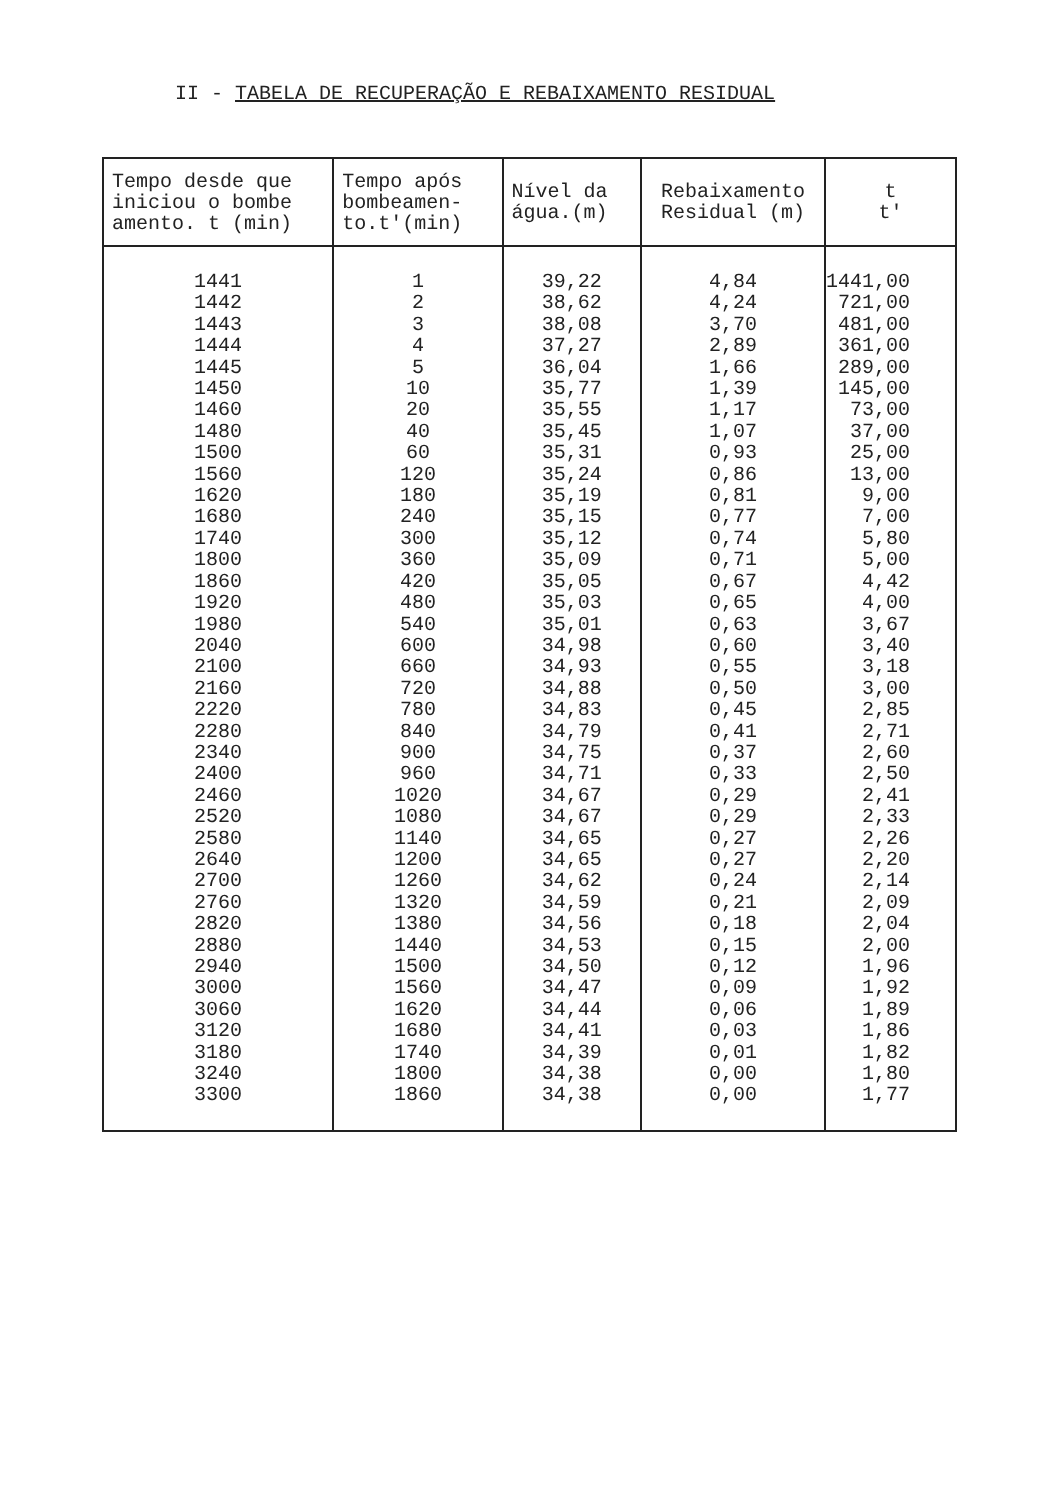II - TABELA DE RECUPERAÇÃO E REBAIXAMENTO RESIDUAL
| Tempo desde que iniciou o bombe amento. t (min) | Tempo após bombeamen-to.t'(min) | Nível da água.(m) | Rebaixamento Residual (m) | t t' |
| --- | --- | --- | --- | --- |
| 1441 | 1 | 39,22 | 4,84 | 1441,00 |
| 1442 | 2 | 38,62 | 4,24 | 721,00 |
| 1443 | 3 | 38,08 | 3,70 | 481,00 |
| 1444 | 4 | 37,27 | 2,89 | 361,00 |
| 1445 | 5 | 36,04 | 1,66 | 289,00 |
| 1450 | 10 | 35,77 | 1,39 | 145,00 |
| 1460 | 20 | 35,55 | 1,17 | 73,00 |
| 1480 | 40 | 35,45 | 1,07 | 37,00 |
| 1500 | 60 | 35,31 | 0,93 | 25,00 |
| 1560 | 120 | 35,24 | 0,86 | 13,00 |
| 1620 | 180 | 35,19 | 0,81 | 9,00 |
| 1680 | 240 | 35,15 | 0,77 | 7,00 |
| 1740 | 300 | 35,12 | 0,74 | 5,80 |
| 1800 | 360 | 35,09 | 0,71 | 5,00 |
| 1860 | 420 | 35,05 | 0,67 | 4,42 |
| 1920 | 480 | 35,03 | 0,65 | 4,00 |
| 1980 | 540 | 35,01 | 0,63 | 3,67 |
| 2040 | 600 | 34,98 | 0,60 | 3,40 |
| 2100 | 660 | 34,93 | 0,55 | 3,18 |
| 2160 | 720 | 34,88 | 0,50 | 3,00 |
| 2220 | 780 | 34,83 | 0,45 | 2,85 |
| 2280 | 840 | 34,79 | 0,41 | 2,71 |
| 2340 | 900 | 34,75 | 0,37 | 2,60 |
| 2400 | 960 | 34,71 | 0,33 | 2,50 |
| 2460 | 1020 | 34,67 | 0,29 | 2,41 |
| 2520 | 1080 | 34,67 | 0,29 | 2,33 |
| 2580 | 1140 | 34,65 | 0,27 | 2,26 |
| 2640 | 1200 | 34,65 | 0,27 | 2,20 |
| 2700 | 1260 | 34,62 | 0,24 | 2,14 |
| 2760 | 1320 | 34,59 | 0,21 | 2,09 |
| 2820 | 1380 | 34,56 | 0,18 | 2,04 |
| 2880 | 1440 | 34,53 | 0,15 | 2,00 |
| 2940 | 1500 | 34,50 | 0,12 | 1,96 |
| 3000 | 1560 | 34,47 | 0,09 | 1,92 |
| 3060 | 1620 | 34,44 | 0,06 | 1,89 |
| 3120 | 1680 | 34,41 | 0,03 | 1,86 |
| 3180 | 1740 | 34,39 | 0,01 | 1,82 |
| 3240 | 1800 | 34,38 | 0,00 | 1,80 |
| 3300 | 1860 | 34,38 | 0,00 | 1,77 |